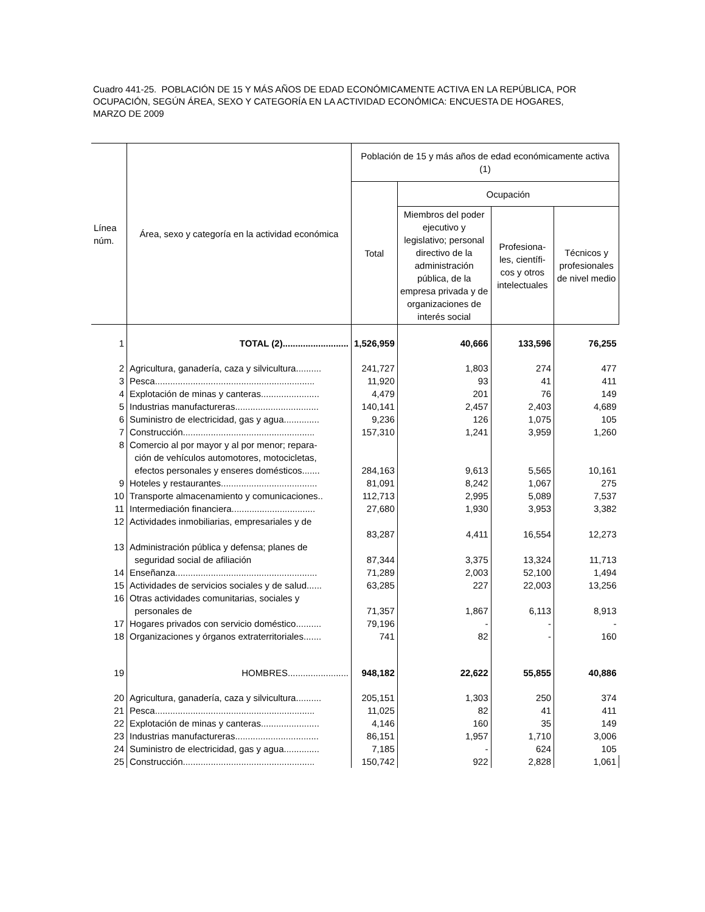Cuadro 441-25. POBLACIÓN DE 15 Y MÁS AÑOS DE EDAD ECONÓMICAMENTE ACTIVA EN LA REPÚBLICA, POR OCUPACIÓN, SEGÚN ÁREA, SEXO Y CATEGORÍA EN LA ACTIVIDAD ECONÓMICA: ENCUESTA DE HOGARES, MARZO DE 2009
| Línea núm. | Área, sexo y categoría en la actividad económica | Población de 15 y más años de edad económicamente activa (1) | | | |
| --- | --- | --- | --- | --- | --- |
| | | Total | Ocupación | | |
| | | | Miembros del poder ejecutivo y legislativo; personal directivo de la administración pública, de la empresa privada y de organizaciones de interés social | Profesiona-les, científi-cos y otros intelectuales | Técnicos y profesionales de nivel medio |
| 1 | TOTAL (2).......................... | 1,526,959 | 40,666 | 133,596 | 76,255 |
| 2 | Agricultura, ganadería, caza y silvicultura.......... | 241,727 | 1,803 | 274 | 477 |
| 3 | Pesca............................................................... | 11,920 | 93 | 41 | 411 |
| 4 | Explotación de minas y canteras....................... | 4,479 | 201 | 76 | 149 |
| 5 | Industrias manufactureras................................. | 140,141 | 2,457 | 2,403 | 4,689 |
| 6 | Suministro de electricidad, gas y agua.............. | 9,236 | 126 | 1,075 | 105 |
| 7 | Construcción.................................................... | 157,310 | 1,241 | 3,959 | 1,260 |
| 8 | Comercio al por mayor y al por menor; repara- ción de vehículos automotores, motocicletas, efectos personales y enseres domésticos....... | 284,163 | 9,613 | 5,565 | 10,161 |
| 9 | Hoteles y restaurantes...................................... | 81,091 | 8,242 | 1,067 | 275 |
| 10 | Transporte almacenamiento y comunicaciones.. | 112,713 | 2,995 | 5,089 | 7,537 |
| 11 | Intermediación financiera................................. | 27,680 | 1,930 | 3,953 | 3,382 |
| 12 | Actividades inmobiliarias, empresariales y de | 83,287 | 4,411 | 16,554 | 12,273 |
| 13 | Administración pública y defensa; planes de seguridad social de afiliación | 87,344 | 3,375 | 13,324 | 11,713 |
| 14 | Enseñanza........................................................ | 71,289 | 2,003 | 52,100 | 1,494 |
| 15 | Actividades de servicios sociales y de salud...... | 63,285 | 227 | 22,003 | 13,256 |
| 16 | Otras actividades comunitarias, sociales y personales de | 71,357 | 1,867 | 6,113 | 8,913 |
| 17 | Hogares privados con servicio doméstico.......... | 79,196 | - | - | - |
| 18 | Organizaciones y órganos extraterritoriales....... | 741 | 82 | - | 160 |
| 19 | HOMBRES........................ | 948,182 | 22,622 | 55,855 | 40,886 |
| 20 | Agricultura, ganadería, caza y silvicultura.......... | 205,151 | 1,303 | 250 | 374 |
| 21 | Pesca............................................................... | 11,025 | 82 | 41 | 411 |
| 22 | Explotación de minas y canteras....................... | 4,146 | 160 | 35 | 149 |
| 23 | Industrias manufactureras................................. | 86,151 | 1,957 | 1,710 | 3,006 |
| 24 | Suministro de electricidad, gas y agua.............. | 7,185 | - | 624 | 105 |
| 25 | Construcción.................................................... | 150,742 | 922 | 2,828 | 1,061 |